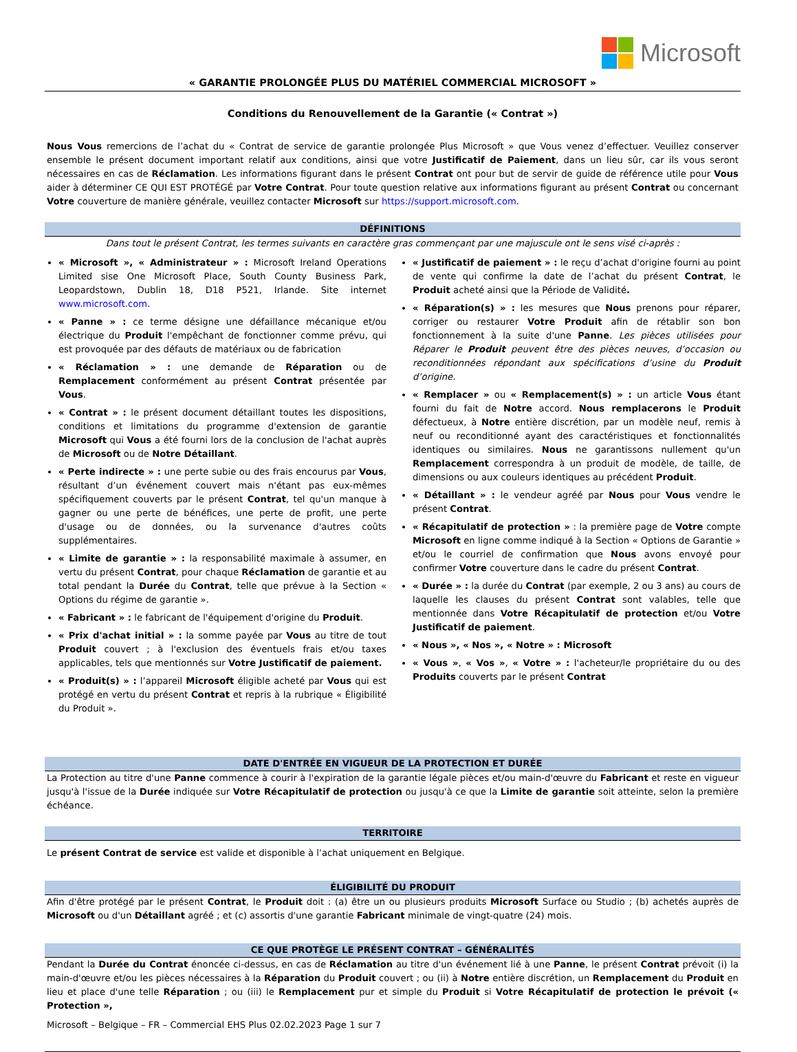Microsoft
« GARANTIE PROLONGÉE PLUS DU MATÉRIEL COMMERCIAL MICROSOFT »
Conditions du Renouvellement de la Garantie (« Contrat »)
Nous Vous remercions de l’achat du « Contrat de service de garantie prolongée Plus Microsoft » que Vous venez d’effectuer. Veuillez conserver ensemble le présent document important relatif aux conditions, ainsi que votre Justificatif de Paiement, dans un lieu sûr, car ils vous seront nécessaires en cas de Réclamation. Les informations figurant dans le présent Contrat ont pour but de servir de guide de référence utile pour Vous aider à déterminer CE QUI EST PROTÉGÉ par Votre Contrat. Pour toute question relative aux informations figurant au présent Contrat ou concernant Votre couverture de manière générale, veuillez contacter Microsoft sur https://support.microsoft.com.
DÉFINITIONS
Dans tout le présent Contrat, les termes suivants en caractère gras commençant par une majuscule ont le sens visé ci-après :
« Microsoft », « Administrateur » : Microsoft Ireland Operations Limited sise One Microsoft Place, South County Business Park, Leopardstown, Dublin 18, D18 P521, Irlande. Site internet www.microsoft.com.
« Panne » : ce terme désigne une défaillance mécanique et/ou électrique du Produit l'empêchant de fonctionner comme prévu, qui est provoquée par des défauts de matériaux ou de fabrication
« Réclamation » : une demande de Réparation ou de Remplacement conformément au présent Contrat présentée par Vous.
« Contrat » : le présent document détaillant toutes les dispositions, conditions et limitations du programme d'extension de garantie Microsoft qui Vous a été fourni lors de la conclusion de l'achat auprès de Microsoft ou de Notre Détaillant.
« Perte indirecte » : une perte subie ou des frais encourus par Vous, résultant d’un événement couvert mais n'étant pas eux-mêmes spécifiquement couverts par le présent Contrat, tel qu'un manque à gagner ou une perte de bénéfices, une perte de profit, une perte d'usage ou de données, ou la survenance d'autres coûts supplémentaires.
« Limite de garantie » : la responsabilité maximale à assumer, en vertu du présent Contrat, pour chaque Réclamation de garantie et au total pendant la Durée du Contrat, telle que prévue à la Section « Options du régime de garantie ».
« Fabricant » : le fabricant de l'équipement d'origine du Produit.
« Prix d'achat initial » : la somme payée par Vous au titre de tout Produit couvert ; à l'exclusion des éventuels frais et/ou taxes applicables, tels que mentionnés sur Votre Justificatif de paiement.
« Produit(s) » : l’appareil Microsoft éligible acheté par Vous qui est protégé en vertu du présent Contrat et repris à la rubrique « Éligibilité du Produit ».
« Justificatif de paiement » : le reçu d’achat d'origine fourni au point de vente qui confirme la date de l’achat du présent Contrat, le Produit acheté ainsi que la Période de Validité.
« Réparation(s) » : les mesures que Nous prenons pour réparer, corriger ou restaurer Votre Produit afin de rétablir son bon fonctionnement à la suite d'une Panne. Les pièces utilisées pour Réparer le Produit peuvent être des pièces neuves, d’occasion ou reconditionnées répondant aux spécifications d’usine du Produit d’origine.
« Remplacer » ou « Remplacement(s) » : un article Vous étant fourni du fait de Notre accord. Nous remplacerons le Produit défectueux, à Notre entière discrétion, par un modèle neuf, remis à neuf ou reconditionné ayant des caractéristiques et fonctionnalités identiques ou similaires. Nous ne garantissons nullement qu'un Remplacement correspondra à un produit de modèle, de taille, de dimensions ou aux couleurs identiques au précédent Produit.
« Détaillant » : le vendeur agréé par Nous pour Vous vendre le présent Contrat.
« Récapitulatif de protection » : la première page de Votre compte Microsoft en ligne comme indiqué à la Section « Options de Garantie » et/ou le courriel de confirmation que Nous avons envoyé pour confirmer Votre couverture dans le cadre du présent Contrat.
« Durée » : la durée du Contrat (par exemple, 2 ou 3 ans) au cours de laquelle les clauses du présent Contrat sont valables, telle que mentionnée dans Votre Récapitulatif de protection et/ou Votre Justificatif de paiement.
« Nous », « Nos », « Notre » : Microsoft
« Vous », « Vos », « Votre » : l'acheteur/le propriétaire du ou des Produits couverts par le présent Contrat
DATE D'ENTRÉE EN VIGUEUR DE LA PROTECTION ET DURÉE
La Protection au titre d'une Panne commence à courir à l'expiration de la garantie légale pièces et/ou main-d'œuvre du Fabricant et reste en vigueur jusqu'à l'issue de la Durée indiquée sur Votre Récapitulatif de protection ou jusqu'à ce que la Limite de garantie soit atteinte, selon la première échéance.
TERRITOIRE
Le présent Contrat de service est valide et disponible à l’achat uniquement en Belgique.
ÉLIGIBILITÉ DU PRODUIT
Afin d'être protégé par le présent Contrat, le Produit doit : (a) être un ou plusieurs produits Microsoft Surface ou Studio ; (b) achetés auprès de Microsoft ou d'un Détaillant agréé ; et (c) assortis d'une garantie Fabricant minimale de vingt-quatre (24) mois.
CE QUE PROTÈGE LE PRÉSENT CONTRAT – GÉNÉRALITÉS
Pendant la Durée du Contrat énoncée ci-dessus, en cas de Réclamation au titre d'un événement lié à une Panne, le présent Contrat prévoit (i) la main-d'œuvre et/ou les pièces nécessaires à la Réparation du Produit couvert ; ou (ii) à Notre entière discrétion, un Remplacement du Produit en lieu et place d'une telle Réparation ; ou (iii) le Remplacement pur et simple du Produit si Votre Récapitulatif de protection le prévoit (« Protection »,
Microsoft – Belgique – FR – Commercial EHS Plus 02.02.2023 Page 1 sur 7